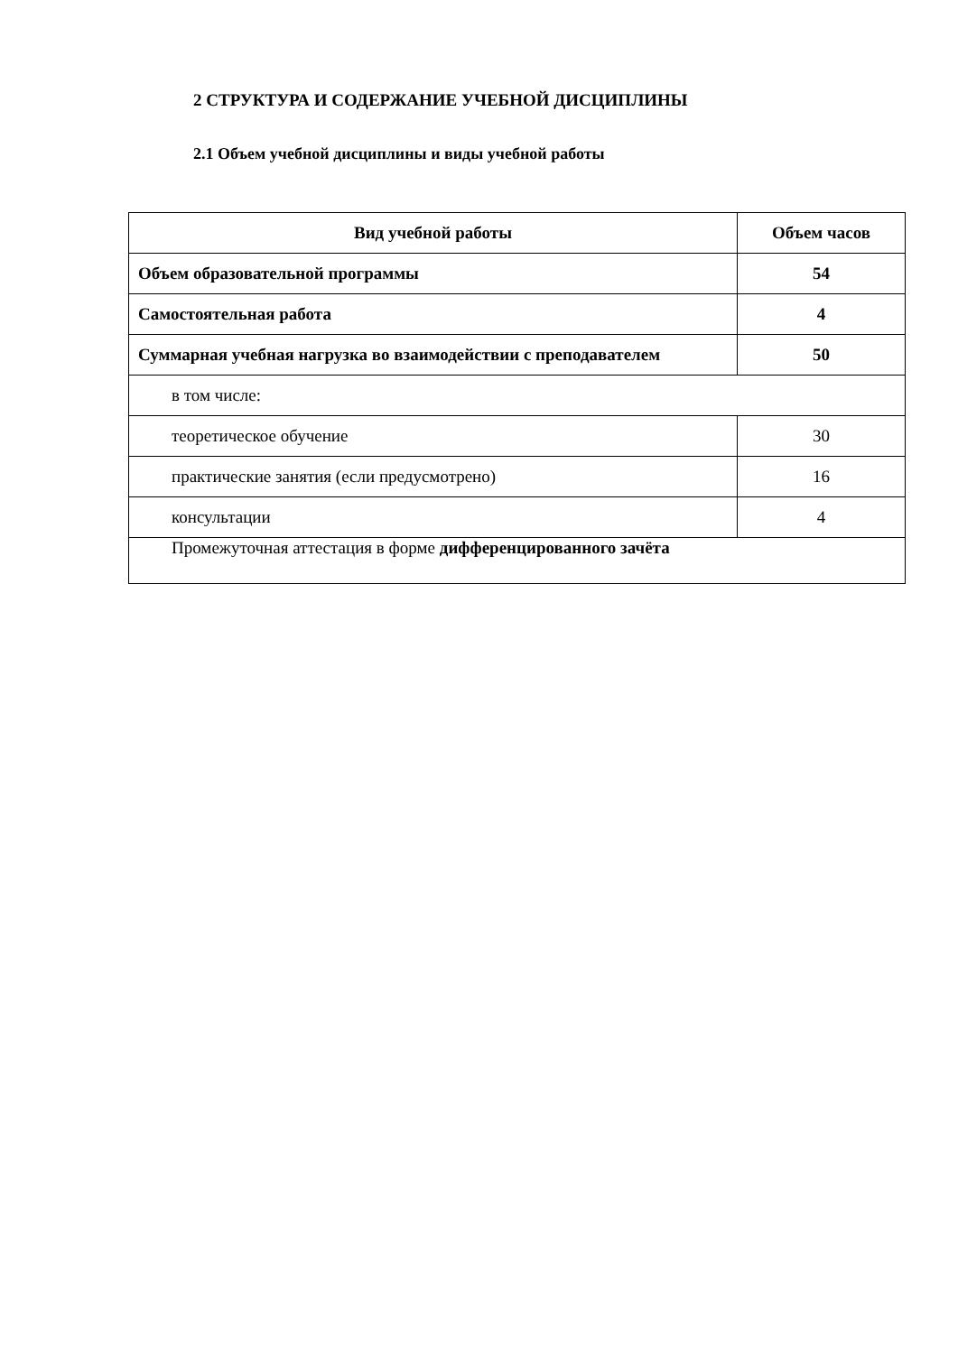2 СТРУКТУРА И СОДЕРЖАНИЕ УЧЕБНОЙ ДИСЦИПЛИНЫ
2.1 Объем учебной дисциплины и виды учебной работы
| Вид учебной работы | Объем часов |
| --- | --- |
| Объем образовательной программы | 54 |
| Самостоятельная работа | 4 |
| Суммарная учебная нагрузка во взаимодействии с преподавателем | 50 |
| в том числе: | |
| теоретическое обучение | 30 |
| практические занятия (если предусмотрено) | 16 |
| консультации | 4 |
| Промежуточная аттестация в форме дифференцированного зачёта | |